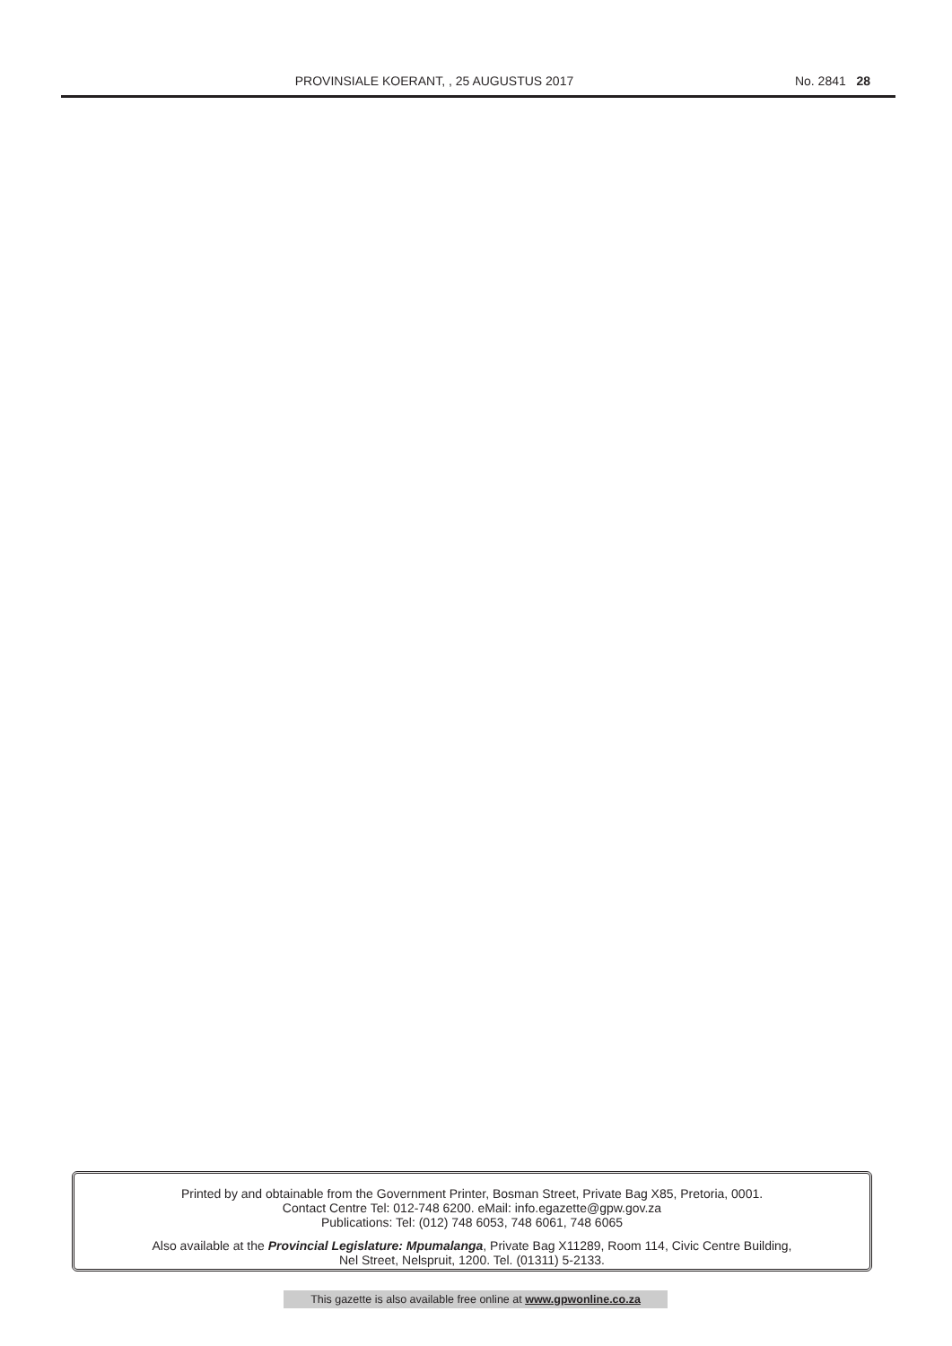PROVINSIALE KOERANT, , 25 AUGUSTUS 2017
No. 2841 28
Printed by and obtainable from the Government Printer, Bosman Street, Private Bag X85, Pretoria, 0001.
Contact Centre Tel: 012-748 6200. eMail: info.egazette@gpw.gov.za
Publications: Tel: (012) 748 6053, 748 6061, 748 6065
Also available at the Provincial Legislature: Mpumalanga, Private Bag X11289, Room 114, Civic Centre Building,
Nel Street, Nelspruit, 1200. Tel. (01311) 5-2133.
This gazette is also available free online at www.gpwonline.co.za